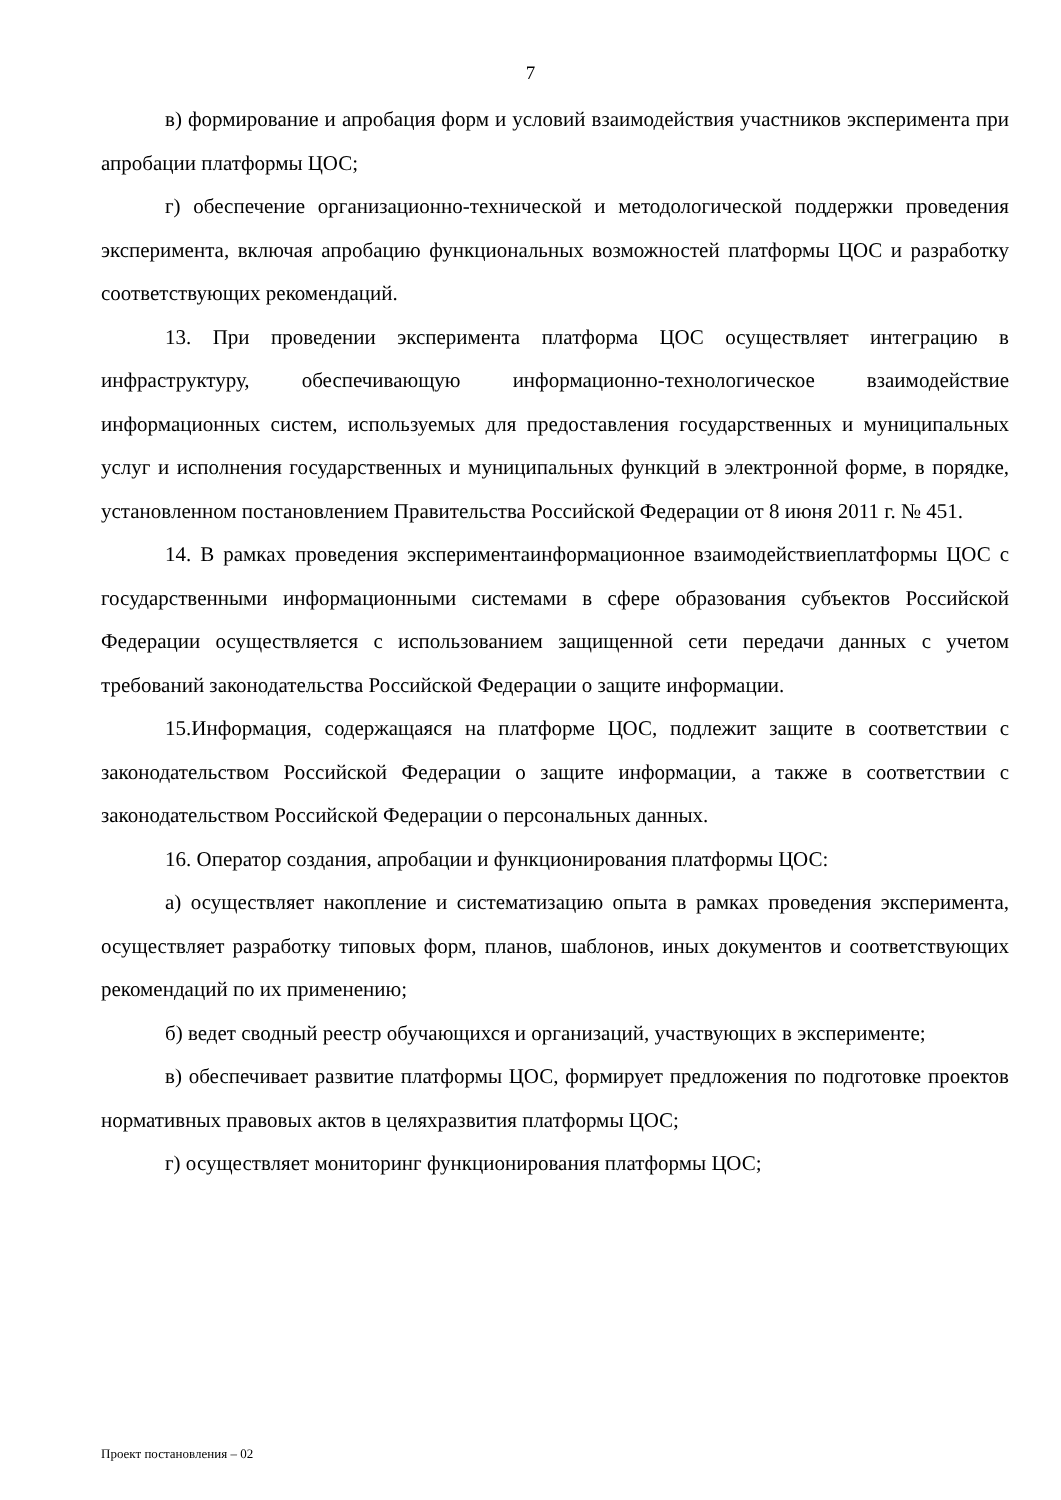7
в) формирование и апробация форм и условий взаимодействия участников эксперимента при апробации платформы ЦОС;
г) обеспечение организационно-технической и методологической поддержки проведения эксперимента, включая апробацию функциональных возможностей платформы ЦОС и разработку соответствующих рекомендаций.
13. При проведении эксперимента платформа ЦОС осуществляет интеграцию в инфраструктуру, обеспечивающую информационно-технологическое взаимодействие информационных систем, используемых для предоставления государственных и муниципальных услуг и исполнения государственных и муниципальных функций в электронной форме, в порядке, установленном постановлением Правительства Российской Федерации от 8 июня 2011 г. № 451.
14. В рамках проведения экспериментаинформационное взаимодействиеплатформы ЦОС с государственными информационными системами в сфере образования субъектов Российской Федерации осуществляется с использованием защищенной сети передачи данных с учетом требований законодательства Российской Федерации о защите информации.
15.Информация, содержащаяся на платформе ЦОС, подлежит защите в соответствии с законодательством Российской Федерации о защите информации, а также в соответствии с законодательством Российской Федерации о персональных данных.
16. Оператор создания, апробации и функционирования платформы ЦОС:
а) осуществляет накопление и систематизацию опыта в рамках проведения эксперимента, осуществляет разработку типовых форм, планов, шаблонов, иных документов и соответствующих рекомендаций по их применению;
б) ведет сводный реестр обучающихся и организаций, участвующих в эксперименте;
в) обеспечивает развитие платформы ЦОС, формирует предложения по подготовке проектов нормативных правовых актов в целяхразвития платформы ЦОС;
г) осуществляет мониторинг функционирования платформы ЦОС;
Проект постановления – 02